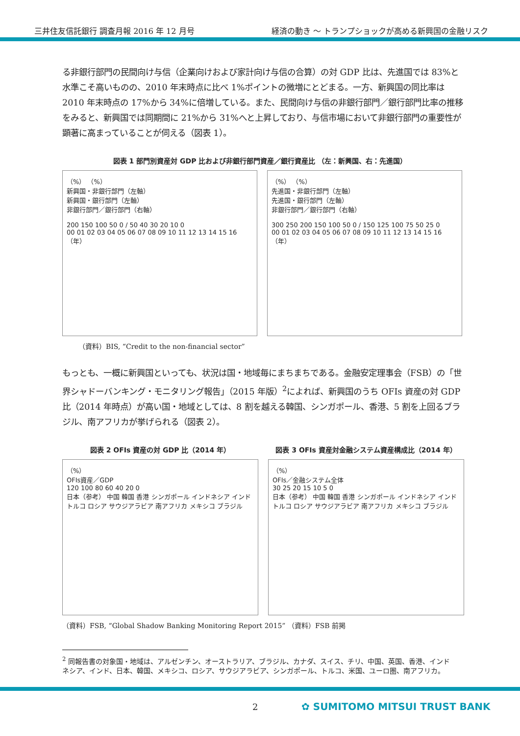三井住友信託銀行 調査月報 2016 年 12 月号 経済の動き ～ トランプショックが高める新興国の金融リスク
る非銀行部門の民間向け与信（企業向けおよび家計向け与信の合算）の対 GDP 比は、先進国では 83%と水準こそ高いものの、2010 年末時点に比べ 1%ポイントの微増にとどまる。一方、新興国の同比率は 2010 年末時点の 17%から 34%に倍増している。また、民間向け与信の非銀行部門／銀行部門比率の推移をみると、新興国では同期間に 21%から 31%へと上昇しており、与信市場において非銀行部門の重要性が顕著に高まっていることが伺える（図表 1）。
図表 1 部門別資産対 GDP 比および非銀行部門資産／銀行資産比 （左：新興国、右：先進国）
（%） （%）
新興国・非銀行部門（左軸）
新興国・銀行部門（左軸）
非銀行部門／銀行部門（右軸）
200 150 100 50 0 / 50 40 30 20 10 0
00 01 02 03 04 05 06 07 08 09 10 11 12 13 14 15 16 （年）
（%） （%）
先進国・非銀行部門（左軸）
先進国・銀行部門（左軸）
非銀行部門／銀行部門（右軸）
300 250 200 150 100 50 0 / 150 125 100 75 50 25 0
00 01 02 03 04 05 06 07 08 09 10 11 12 13 14 15 16 （年）
（資料）BIS, “Credit to the non-financial sector”
もっとも、一概に新興国といっても、状況は国・地域毎にまちまちである。金融安定理事会（FSB）の「世界シャドーバンキング・モニタリング報告」（2015 年版）<sup>2</sup>によれば、新興国のうち OFIs 資産の対 GDP 比（2014 年時点）が高い国・地域としては、8 割を越える韓国、シンガポール、香港、5 割を上回るブラジル、南アフリカが挙げられる（図表 2）。
図表 2 OFIs 資産の対 GDP 比（2014 年）
（%）
OFIs資産／GDP
120 100 80 60 40 20 0
日本（参考） 中国 韓国 香港 シンガポール インドネシア インド トルコ ロシア サウジアラビア 南アフリカ メキシコ ブラジル
図表 3 OFIs 資産対金融システム資産構成比（2014 年）
（%）
OFIs／金融システム全体
30 25 20 15 10 5 0
日本（参考） 中国 韓国 香港 シンガポール インドネシア インド トルコ ロシア サウジアラビア 南アフリカ メキシコ ブラジル
（資料）FSB, “Global Shadow Banking Monitoring Report 2015” （資料）FSB 前掲
<sup>2</sup> 同報告書の対象国・地域は、アルゼンチン、オーストラリア、ブラジル、カナダ、スイス、チリ、中国、英国、香港、インドネシア、インド、日本、韓国、メキシコ、ロシア、サウジアラビア、シンガポール、トルコ、米国、ユーロ圏、南アフリカ。
2 ✿ SUMITOMO MITSUI TRUST BANK